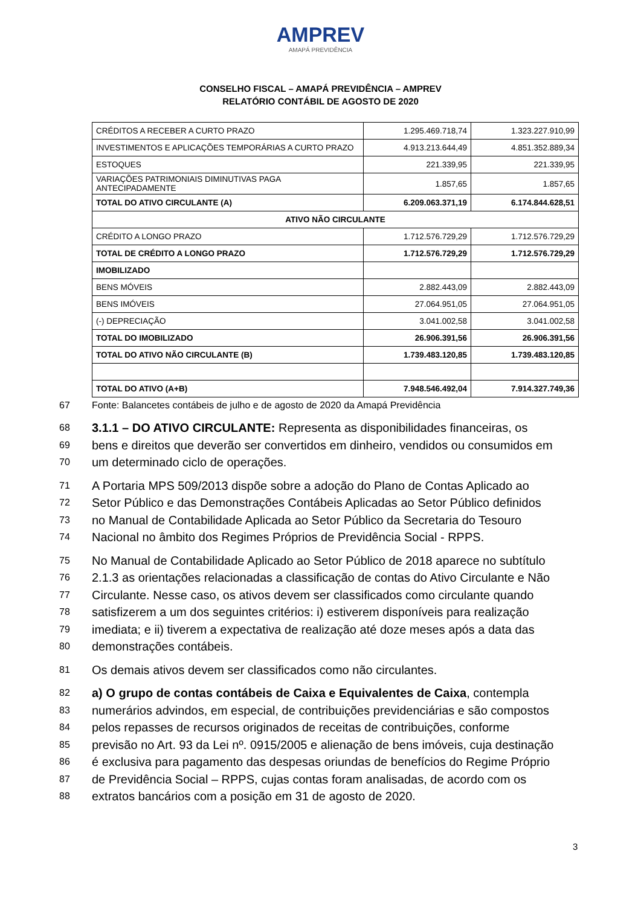AMPREV
AMAPÁ PREVIDÊNCIA
CONSELHO FISCAL – AMAPÁ PREVIDÊNCIA – AMPREV
RELATÓRIO CONTÁBIL DE AGOSTO DE 2020
| CRÉDITOS A RECEBER A CURTO PRAZO | 1.295.469.718,74 | 1.323.227.910,99 |
| INVESTIMENTOS E APLICAÇÕES TEMPORÁRIAS A CURTO PRAZO | 4.913.213.644,49 | 4.851.352.889,34 |
| ESTOQUES | 221.339,95 | 221.339,95 |
| VARIAÇÕES PATRIMONIAIS DIMINUTIVAS PAGA ANTECIPADAMENTE | 1.857,65 | 1.857,65 |
| TOTAL DO ATIVO CIRCULANTE (A) | 6.209.063.371,19 | 6.174.844.628,51 |
| ATIVO NÃO CIRCULANTE | | |
| CRÉDITO A LONGO PRAZO | 1.712.576.729,29 | 1.712.576.729,29 |
| TOTAL DE CRÉDITO A LONGO PRAZO | 1.712.576.729,29 | 1.712.576.729,29 |
| IMOBILIZADO | | |
| BENS MÓVEIS | 2.882.443,09 | 2.882.443,09 |
| BENS IMÓVEIS | 27.064.951,05 | 27.064.951,05 |
| (-) DEPRECIAÇÃO | 3.041.002,58 | 3.041.002,58 |
| TOTAL DO IMOBILIZADO | 26.906.391,56 | 26.906.391,56 |
| TOTAL DO ATIVO NÃO CIRCULANTE (B) | 1.739.483.120,85 | 1.739.483.120,85 |
| TOTAL DO ATIVO (A+B) | 7.948.546.492,04 | 7.914.327.749,36 |
67 Fonte: Balancetes contábeis de julho e de agosto de 2020 da Amapá Previdência
68 3.1.1 – DO ATIVO CIRCULANTE: Representa as disponibilidades financeiras, os
69 bens e direitos que deverão ser convertidos em dinheiro, vendidos ou consumidos em
70 um determinado ciclo de operações.
71 A Portaria MPS 509/2013 dispõe sobre a adoção do Plano de Contas Aplicado ao
72 Setor Público e das Demonstrações Contábeis Aplicadas ao Setor Público definidos
73 no Manual de Contabilidade Aplicada ao Setor Público da Secretaria do Tesouro
74 Nacional no âmbito dos Regimes Próprios de Previdência Social - RPPS.
75 No Manual de Contabilidade Aplicado ao Setor Público de 2018 aparece no subtítulo
76 2.1.3 as orientações relacionadas a classificação de contas do Ativo Circulante e Não
77 Circulante. Nesse caso, os ativos devem ser classificados como circulante quando
78 satisfizerem a um dos seguintes critérios: i) estiverem disponíveis para realização
79 imediata; e ii) tiverem a expectativa de realização até doze meses após a data das
80 demonstrações contábeis.
81 Os demais ativos devem ser classificados como não circulantes.
82 a) O grupo de contas contábeis de Caixa e Equivalentes de Caixa, contempla
83 numerários advindos, em especial, de contribuições previdenciárias e são compostos
84 pelos repasses de recursos originados de receitas de contribuições, conforme
85 previsão no Art. 93 da Lei nº. 0915/2005 e alienação de bens imóveis, cuja destinação
86 é exclusiva para pagamento das despesas oriundas de benefícios do Regime Próprio
87 de Previdência Social – RPPS, cujas contas foram analisadas, de acordo com os
88 extratos bancários com a posição em 31 de agosto de 2020.
3